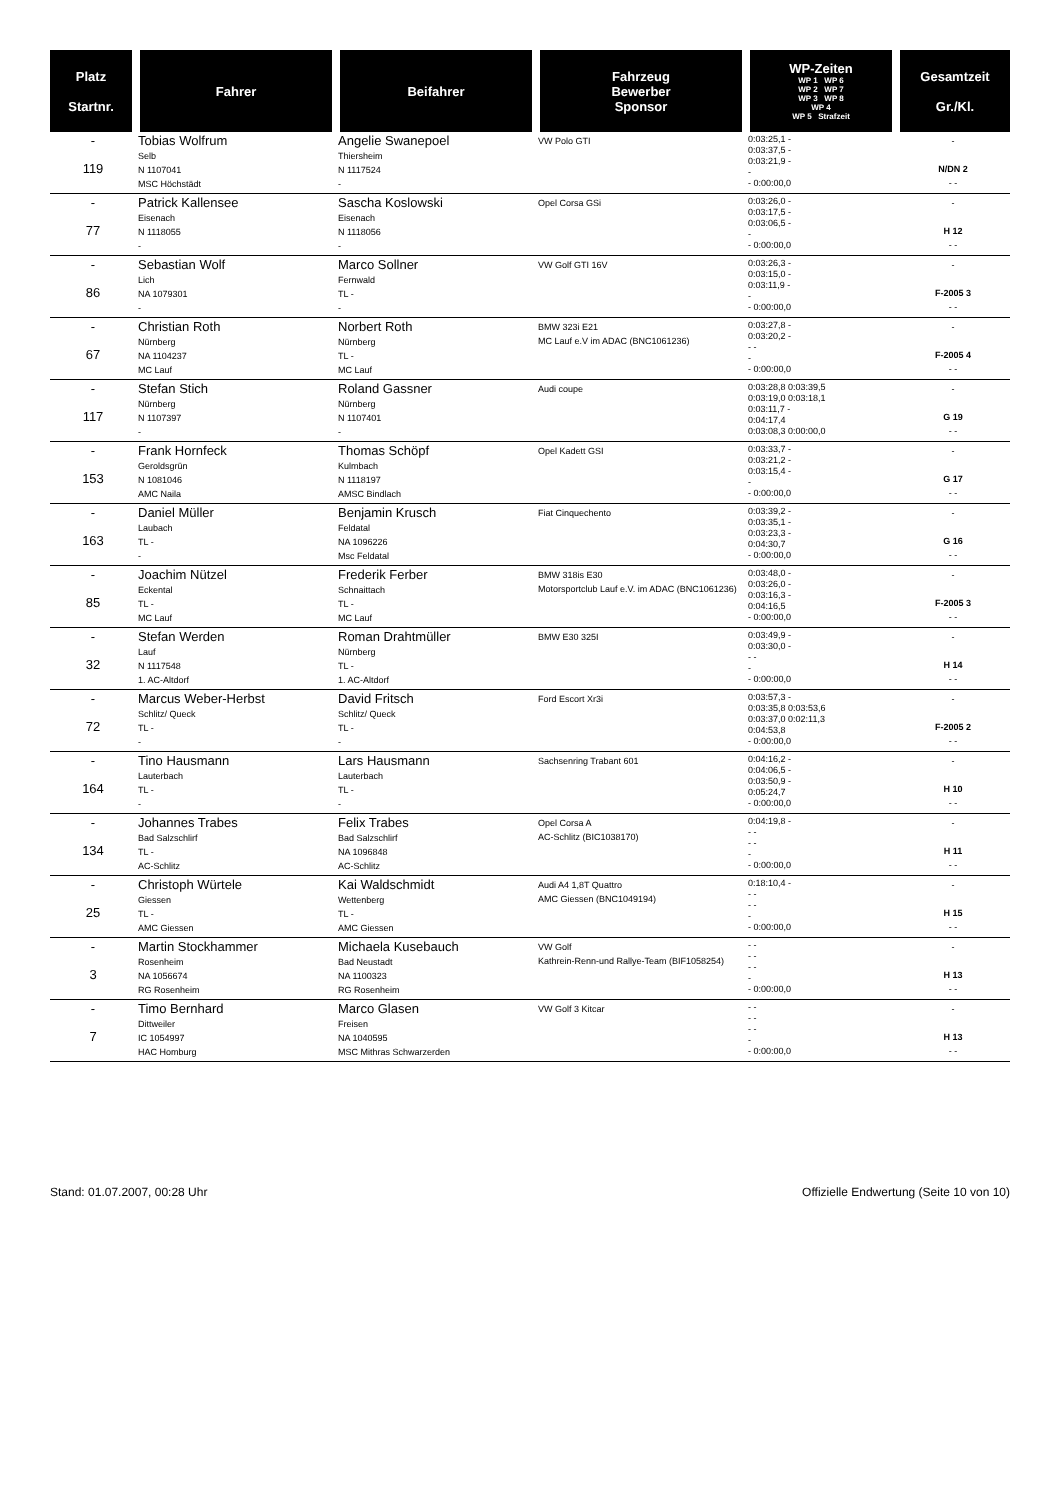| Platz Startnr. | Fahrer | Beifahrer | Fahrzeug Bewerber Sponsor | WP-Zeiten WP 1 WP 6 WP 2 WP 7 WP 3 WP 8 WP 4 WP 5 Strafzeit | Gesamtzeit Gr./Kl. |
| --- | --- | --- | --- | --- | --- |
| - 119 | Tobias Wolfrum Selb N 1107041 MSC Höchstädt | Angelie Swanepoel Thiersheim N 1117524 - | VW Polo GTI | 0:03:25,1 - 0:03:37,5 - 0:03:21,9 - - - 0:00:00,0 | - N/DN 2 - - |
| - 77 | Patrick Kallensee Eisenach N 1118055 - | Sascha Koslowski Eisenach N 1118056 - | Opel Corsa GSi | 0:03:26,0 - 0:03:17,5 - 0:03:06,5 - - - 0:00:00,0 | - H 12 - - |
| - 86 | Sebastian Wolf Lich NA 1079301 - | Marco Sollner Fernwald TL - - | VW Golf GTI 16V | 0:03:26,3 - 0:03:15,0 - 0:03:11,9 - - - 0:00:00,0 | - F-2005 3 - - |
| - 67 | Christian Roth Nürnberg NA 1104237 MC Lauf | Norbert Roth Nürnberg TL - MC Lauf | BMW 323i E21 MC Lauf e.V im ADAC (BNC1061236) | 0:03:27,8 - 0:03:20,2 - - - - - 0:00:00,0 | - F-2005 4 - - |
| - 117 | Stefan Stich Nürnberg N 1107397 - | Roland Gassner Nürnberg N 1107401 - | Audi coupe | 0:03:28,8 0:03:39,5 0:03:19,0 0:03:18,1 0:03:11,7 - 0:04:17,4 0:03:08,3 0:00:00,0 | - G 19 - - |
| - 153 | Frank Hornfeck Geroldsgrün N 1081046 AMC Naila | Thomas Schöpf Kulmbach N 1118197 AMSC Bindlach | Opel Kadett GSI | 0:03:33,7 - 0:03:21,2 - 0:03:15,4 - - - 0:00:00,0 | - G 17 - - |
| - 163 | Daniel Müller Laubach TL - - | Benjamin Krusch Feldatal NA 1096226 Msc Feldatal | Fiat Cinquechento | 0:03:39,2 - 0:03:35,1 - 0:03:23,3 - 0:04:30,7 - 0:00:00,0 | - G 16 - - |
| - 85 | Joachim Nützel Eckental TL - MC Lauf | Frederik Ferber Schnaittach TL - MC Lauf | BMW 318is E30 Motorsportclub Lauf e.V. im ADAC (BNC1061236) | 0:03:48,0 - 0:03:26,0 - 0:03:16,3 - 0:04:16,5 - 0:00:00,0 | - F-2005 3 - - |
| - 32 | Stefan Werden Lauf N 1117548 1. AC-Altdorf | Roman Drahtmüller Nürnberg TL - 1. AC-Altdorf | BMW E30 325I | 0:03:49,9 - 0:03:30,0 - - - - - 0:00:00,0 | - H 14 - - |
| - 72 | Marcus Weber-Herbst Schlitz/ Queck TL - - | David Fritsch Schlitz/ Queck TL - - | Ford Escort Xr3i | 0:03:57,3 - 0:03:35,8 0:03:53,6 0:03:37,0 0:02:11,3 0:04:53,8 - 0:00:00,0 | - F-2005 2 - - |
| - 164 | Tino Hausmann Lauterbach TL - - | Lars Hausmann Lauterbach TL - - | Sachsenring Trabant 601 | 0:04:16,2 - 0:04:06,5 - 0:03:50,9 - 0:05:24,7 - 0:00:00,0 | - H 10 - - |
| - 134 | Johannes Trabes Bad Salzschlirf TL - AC-Schlitz | Felix Trabes Bad Salzschlirf NA 1096848 AC-Schlitz | Opel Corsa A AC-Schlitz (BIC1038170) | 0:04:19,8 - - - - - - - 0:00:00,0 | - H 11 - - |
| - 25 | Christoph Würtele Giessen TL - AMC Giessen | Kai Waldschmidt Wettenberg TL - AMC Giessen | Audi A4 1,8T Quattro AMC Giessen (BNC1049194) | 0:18:10,4 - - - - - - - 0:00:00,0 | - H 15 - - |
| - 3 | Martin Stockhammer Rosenheim NA 1056674 RG Rosenheim | Michaela Kusebauch Bad Neustadt NA 1100323 RG Rosenheim | VW Golf Kathrein-Renn-und Rallye-Team (BIF1058254) | - - - - - - - - 0:00:00,0 | - H 13 - - |
| - 7 | Timo Bernhard Dittweiler IC 1054997 HAC Homburg | Marco Glasen Freisen NA 1040595 MSC Mithras Schwarzerden | VW Golf 3 Kitcar | - - - - - - - - 0:00:00,0 | - H 13 - - |
Stand: 01.07.2007, 00:28 Uhr Offizielle Endwertung (Seite 10 von 10)